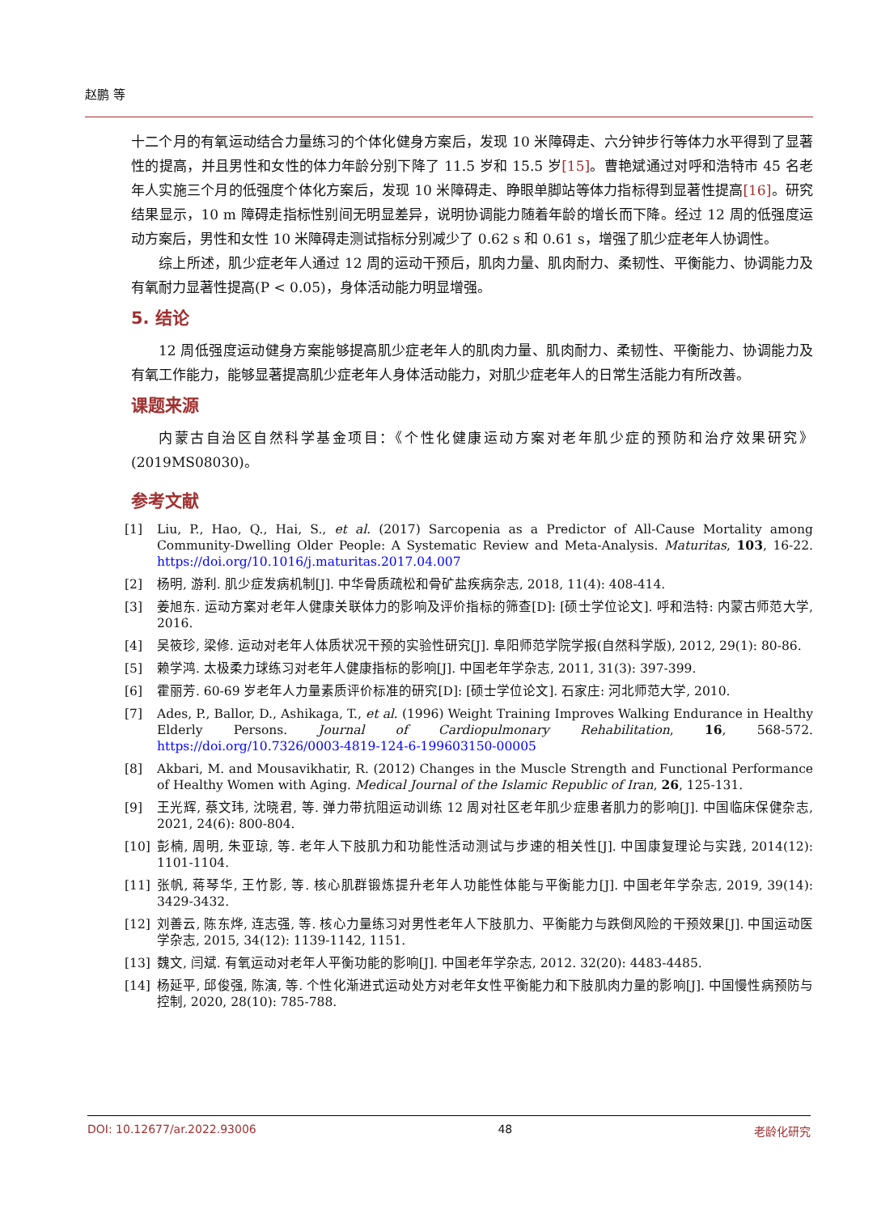赵鹏 等
十二个月的有氧运动结合力量练习的个体化健身方案后，发现 10 米障碍走、六分钟步行等体力水平得到了显著性的提高，并且男性和女性的体力年龄分别下降了 11.5 岁和 15.5 岁[15]。曹艳斌通过对呼和浩特市 45 名老年人实施三个月的低强度个体化方案后，发现 10 米障碍走、睁眼单脚站等体力指标得到显著性提高[16]。研究结果显示，10 m 障碍走指标性别间无明显差异，说明协调能力随着年龄的增长而下降。经过 12 周的低强度运动方案后，男性和女性 10 米障碍走测试指标分别减少了 0.62 s 和 0.61 s，增强了肌少症老年人协调性。
综上所述，肌少症老年人通过 12 周的运动干预后，肌肉力量、肌肉耐力、柔韧性、平衡能力、协调能力及有氧耐力显著性提高(P < 0.05)，身体活动能力明显增强。
5. 结论
12 周低强度运动健身方案能够提高肌少症老年人的肌肉力量、肌肉耐力、柔韧性、平衡能力、协调能力及有氧工作能力，能够显著提高肌少症老年人身体活动能力，对肌少症老年人的日常生活能力有所改善。
课题来源
内蒙古自治区自然科学基金项目：《个性化健康运动方案对老年肌少症的预防和治疗效果研究》(2019MS08030)。
参考文献
[1] Liu, P., Hao, Q., Hai, S., et al. (2017) Sarcopenia as a Predictor of All-Cause Mortality among Community-Dwelling Older People: A Systematic Review and Meta-Analysis. Maturitas, 103, 16-22. https://doi.org/10.1016/j.maturitas.2017.04.007
[2] 杨明, 游利. 肌少症发病机制[J]. 中华骨质疏松和骨矿盐疾病杂志, 2018, 11(4): 408-414.
[3] 姜旭东. 运动方案对老年人健康关联体力的影响及评价指标的筛查[D]: [硕士学位论文]. 呼和浩特: 内蒙古师范大学, 2016.
[4] 吴筱珍, 梁修. 运动对老年人体质状况干预的实验性研究[J]. 阜阳师范学院学报(自然科学版), 2012, 29(1): 80-86.
[5] 赖学鸿. 太极柔力球练习对老年人健康指标的影响[J]. 中国老年学杂志, 2011, 31(3): 397-399.
[6] 霍丽芳. 60-69 岁老年人力量素质评价标准的研究[D]: [硕士学位论文]. 石家庄: 河北师范大学, 2010.
[7] Ades, P., Ballor, D., Ashikaga, T., et al. (1996) Weight Training Improves Walking Endurance in Healthy Elderly Persons. Journal of Cardiopulmonary Rehabilitation, 16, 568-572. https://doi.org/10.7326/0003-4819-124-6-199603150-00005
[8] Akbari, M. and Mousavikhatir, R. (2012) Changes in the Muscle Strength and Functional Performance of Healthy Women with Aging. Medical Journal of the Islamic Republic of Iran, 26, 125-131.
[9] 王光辉, 蔡文玮, 沈晓君, 等. 弹力带抗阻运动训练 12 周对社区老年肌少症患者肌力的影响[J]. 中国临床保健杂志, 2021, 24(6): 800-804.
[10] 彭楠, 周明, 朱亚琼, 等. 老年人下肢肌力和功能性活动测试与步速的相关性[J]. 中国康复理论与实践, 2014(12): 1101-1104.
[11] 张帆, 蒋琴华, 王竹影, 等. 核心肌群锻炼提升老年人功能性体能与平衡能力[J]. 中国老年学杂志, 2019, 39(14): 3429-3432.
[12] 刘善云, 陈东烨, 连志强, 等. 核心力量练习对男性老年人下肢肌力、平衡能力与跌倒风险的干预效果[J]. 中国运动医学杂志, 2015, 34(12): 1139-1142, 1151.
[13] 魏文, 闫斌. 有氧运动对老年人平衡功能的影响[J]. 中国老年学杂志, 2012. 32(20): 4483-4485.
[14] 杨延平, 邱俊强, 陈演, 等. 个性化渐进式运动处方对老年女性平衡能力和下肢肌肉力量的影响[J]. 中国慢性病预防与控制, 2020, 28(10): 785-788.
DOI: 10.12677/ar.2022.93006 48 老龄化研究